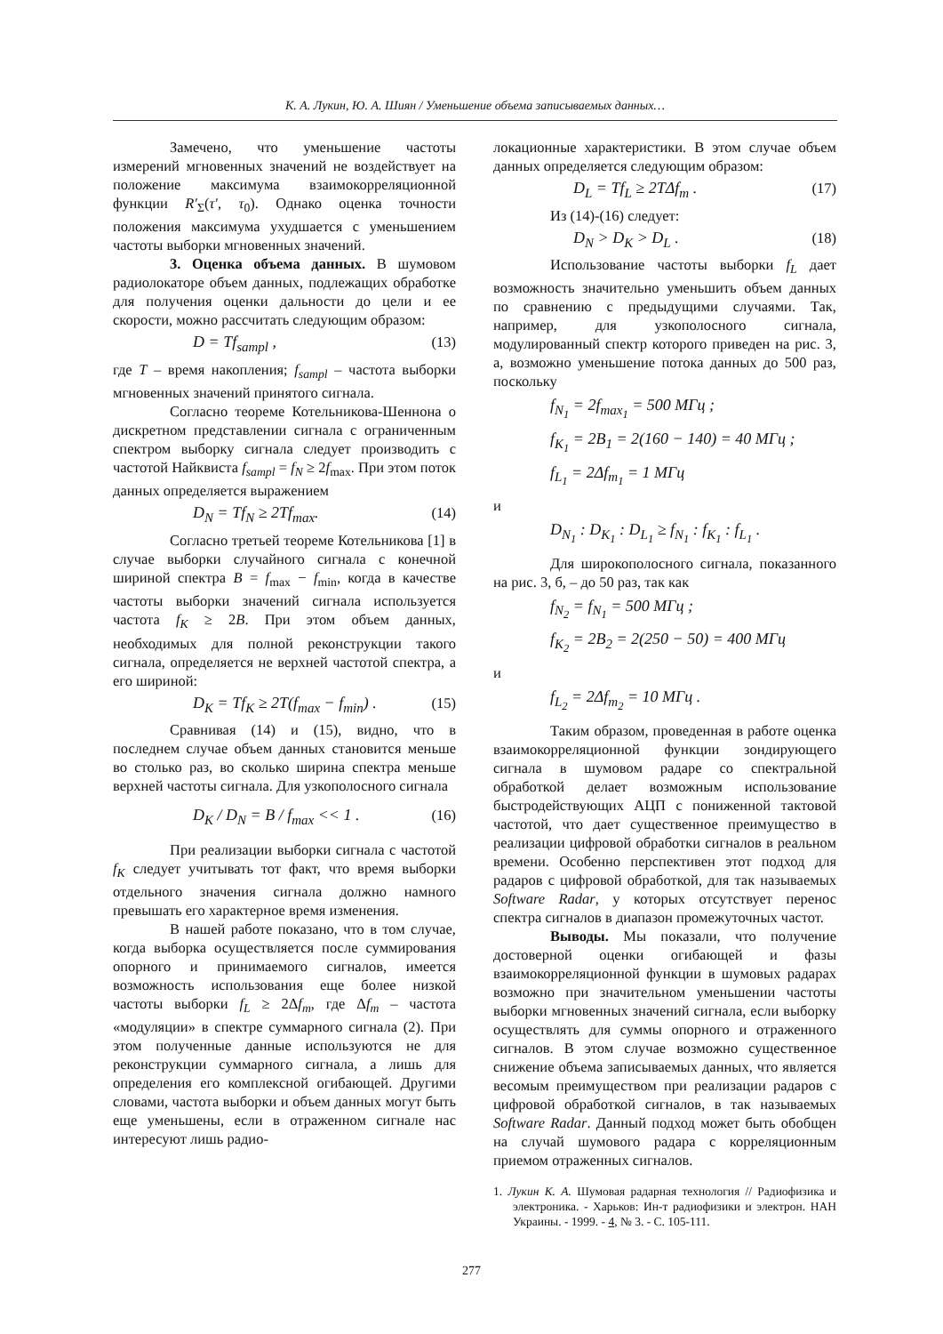К. А. Лукин, Ю. А. Шиян / Уменьшение объема записываемых данных…
Замечено, что уменьшение частоты измерений мгновенных значений не воздействует на положение максимума взаимокорреляционной функции R′<sub>Σ</sub>(τ′, τ<sub>0</sub>). Однако оценка точности положения максимума ухудшается с уменьшением частоты выборки мгновенных значений.
3. Оценка объема данных. В шумовом радиолокаторе объем данных, подлежащих обработке для получения оценки дальности до цели и ее скорости, можно рассчитать следующим образом:
D = Tf<sub>sampl</sub> , (13)
где T – время накопления; f<sub>sampl</sub> – частота выборки мгновенных значений принятого сигнала.
Согласно теореме Котельникова-Шеннона о дискретном представлении сигнала с ограниченным спектром выборку сигнала следует производить с частотой Найквиста f<sub>sampl</sub> = f<sub>N</sub> ≥ 2f<sub>max</sub>. При этом поток данных определяется выражением
D<sub>N</sub> = Tf<sub>N</sub> ≥ 2Tf<sub>max</sub>. (14)
Согласно третьей теореме Котельникова [1] в случае выборки случайного сигнала с конечной шириной спектра B = f<sub>max</sub> − f<sub>min</sub>, когда в качестве частоты выборки значений сигнала используется частота f<sub>K</sub> ≥ 2B. При этом объем данных, необходимых для полной реконструкции такого сигнала, определяется не верхней частотой спектра, а его шириной:
D<sub>K</sub> = Tf<sub>K</sub> ≥ 2T(f<sub>max</sub> − f<sub>min</sub>) . (15)
Сравнивая (14) и (15), видно, что в последнем случае объем данных становится меньше во столько раз, во сколько ширина спектра меньше верхней частоты сигнала. Для узкополосного сигнала
D<sub>K</sub> / D<sub>N</sub> = B / f<sub>max</sub> << 1 . (16)
При реализации выборки сигнала с частотой f<sub>K</sub> следует учитывать тот факт, что время выборки отдельного значения сигнала должно намного превышать его характерное время изменения.
В нашей работе показано, что в том случае, когда выборка осуществляется после суммирования опорного и принимаемого сигналов, имеется возможность использования еще более низкой частоты выборки f<sub>L</sub> ≥ 2Δf<sub>m</sub>, где Δf<sub>m</sub> – частота «модуляции» в спектре суммарного сигнала (2). При этом полученные данные используются не для реконструкции суммарного сигнала, а лишь для определения его комплексной огибающей. Другими словами, частота выборки и объем данных могут быть еще уменьшены, если в отраженном сигнале нас интересуют лишь радио-
локационные характеристики. В этом случае объем данных определяется следующим образом:
D<sub>L</sub> = Tf<sub>L</sub> ≥ 2TΔf<sub>m</sub> . (17)
Из (14)-(16) следует:
D<sub>N</sub> > D<sub>K</sub> > D<sub>L</sub> . (18)
Использование частоты выборки f<sub>L</sub> дает возможность значительно уменьшить объем данных по сравнению с предыдущими случаями. Так, например, для узкополосного сигнала, модулированный спектр которого приведен на рис. 3, а, возможно уменьшение потока данных до 500 раз, поскольку
f<sub>N<sub>1</sub></sub> = 2f<sub>max<sub>1</sub></sub> = 500 МГц ;
f<sub>K<sub>1</sub></sub> = 2B<sub>1</sub> = 2(160 − 140) = 40 МГц ;
f<sub>L<sub>1</sub></sub> = 2Δf<sub>m<sub>1</sub></sub> = 1 МГц
и
D<sub>N<sub>1</sub></sub> : D<sub>K<sub>1</sub></sub> : D<sub>L<sub>1</sub></sub> ≥ f<sub>N<sub>1</sub></sub> : f<sub>K<sub>1</sub></sub> : f<sub>L<sub>1</sub></sub> .
Для широкополосного сигнала, показанного на рис. 3, б, – до 50 раз, так как
f<sub>N<sub>2</sub></sub> = f<sub>N<sub>1</sub></sub> = 500 МГц ;
f<sub>K<sub>2</sub></sub> = 2B<sub>2</sub> = 2(250 − 50) = 400 МГц
и
f<sub>L<sub>2</sub></sub> = 2Δf<sub>m<sub>2</sub></sub> = 10 МГц .
Таким образом, проведенная в работе оценка взаимокорреляционной функции зондирующего сигнала в шумовом радаре со спектральной обработкой делает возможным использование быстродействующих АЦП с пониженной тактовой частотой, что дает существенное преимущество в реализации цифровой обработки сигналов в реальном времени. Особенно перспективен этот подход для радаров с цифровой обработкой, для так называемых Software Radar, у которых отсутствует перенос спектра сигналов в диапазон промежуточных частот.
Выводы. Мы показали, что получение достоверной оценки огибающей и фазы взаимокорреляционной функции в шумовых радарах возможно при значительном уменьшении частоты выборки мгновенных значений сигнала, если выборку осуществлять для суммы опорного и отраженного сигналов. В этом случае возможно существенное снижение объема записываемых данных, что является весомым преимуществом при реализации радаров с цифровой обработкой сигналов, в так называемых Software Radar. Данный подход может быть обобщен на случай шумового радара с корреляционным приемом отраженных сигналов.
1. Лукин К. А. Шумовая радарная технология // Радиофизика и электроника. - Харьков: Ин-т радиофизики и электрон. НАН Украины. - 1999. - 4, № 3. - С. 105-111.
277